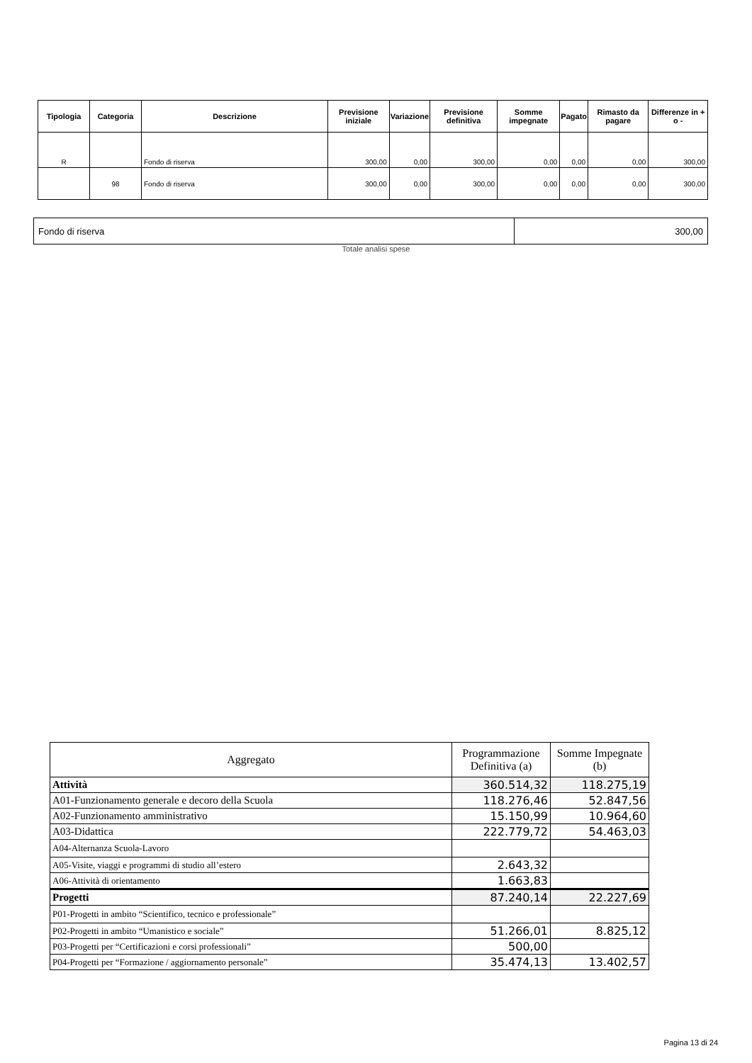| Tipologia | Categoria | Descrizione | Previsione iniziale | Variazione | Previsione definitiva | Somme impegnate | Pagato | Rimasto da pagare | Differenze in + o - |
| --- | --- | --- | --- | --- | --- | --- | --- | --- | --- |
| R | | Fondo di riserva | 300,00 | 0,00 | 300,00 | 0,00 | 0,00 | 0,00 | 300,00 |
| | 98 | Fondo di riserva | 300,00 | 0,00 | 300,00 | 0,00 | 0,00 | 0,00 | 300,00 |
| Fondo di riserva | 300,00 |
Totale analisi spese
| Aggregato | Programmazione Definitiva (a) | Somme Impegnate (b) |
| --- | --- | --- |
| Attività | 360.514,32 | 118.275,19 |
| A01-Funzionamento generale e decoro della Scuola | 118.276,46 | 52.847,56 |
| A02-Funzionamento amministrativo | 15.150,99 | 10.964,60 |
| A03-Didattica | 222.779,72 | 54.463,03 |
| A04-Alternanza Scuola-Lavoro | | |
| A05-Visite, viaggi e programmi di studio all’estero | 2.643,32 | |
| A06-Attività di orientamento | 1.663,83 | |
| Progetti | 87.240,14 | 22.227,69 |
| P01-Progetti in ambito “Scientifico, tecnico e professionale” | | |
| P02-Progetti in ambito “Umanistico e sociale” | 51.266,01 | 8.825,12 |
| P03-Progetti per “Certificazioni e corsi professionali” | 500,00 | |
| P04-Progetti per “Formazione / aggiornamento personale” | 35.474,13 | 13.402,57 |
Pagina 13 di 24